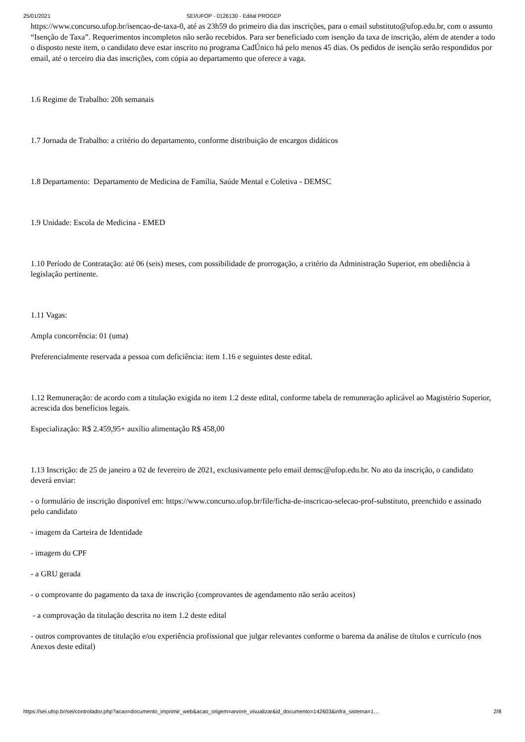25/01/2021 SEI/UFOP - 0126130 - Edital PROGEP
https://www.concurso.ufop.br/isencao-de-taxa-0, até as 23h59 do primeiro dia das inscrições, para o email substituto@ufop.edu.br, com o assunto “Isenção de Taxa”. Requerimentos incompletos não serão recebidos. Para ser beneficiado com isenção da taxa de inscrição, além de atender a todo o disposto neste item, o candidato deve estar inscrito no programa CadÚnico há pelo menos 45 dias. Os pedidos de isenção serão respondidos por email, até o terceiro dia das inscrições, com cópia ao departamento que oferece a vaga.
1.6 Regime de Trabalho: 20h semanais
1.7 Jornada de Trabalho: a critério do departamento, conforme distribuição de encargos didáticos
1.8 Departamento: Departamento de Medicina de Família, Saúde Mental e Coletiva - DEMSC
1.9 Unidade: Escola de Medicina - EMED
1.10 Período de Contratação: até 06 (seis) meses, com possibilidade de prorrogação, a critério da Administração Superior, em obediência à legislação pertinente.
1.11 Vagas:
Ampla concorrência: 01 (uma)
Preferencialmente reservada a pessoa com deficiência: item 1.16 e seguintes deste edital.
1.12 Remuneração: de acordo com a titulação exigida no item 1.2 deste edital, conforme tabela de remuneração aplicável ao Magistério Superior, acrescida dos benefícios legais.
Especialização: R$ 2.459,95+ auxílio alimentação R$ 458,00
1.13 Inscrição: de 25 de janeiro a 02 de fevereiro de 2021, exclusivamente pelo email demsc@ufop.edu.br. No ato da inscrição, o candidato deverá enviar:
- o formulário de inscrição disponível em: https://www.concurso.ufop.br/file/ficha-de-inscricao-selecao-prof-substituto, preenchido e assinado pelo candidato
- imagem da Carteira de Identidade
- imagem do CPF
- a GRU gerada
- o comprovante do pagamento da taxa de inscrição (comprovantes de agendamento não serão aceitos)
- a comprovação da titulação descrita no item 1.2 deste edital
- outros comprovantes de titulação e/ou experiência profissional que julgar relevantes conforme o barema da análise de títulos e currículo (nos Anexos deste edital)
https://sei.ufop.br/sei/controlador.php?acao=documento_imprimir_web&acao_origem=arvore_visualizar&id_documento=142603&infra_sistema=1… 2/8